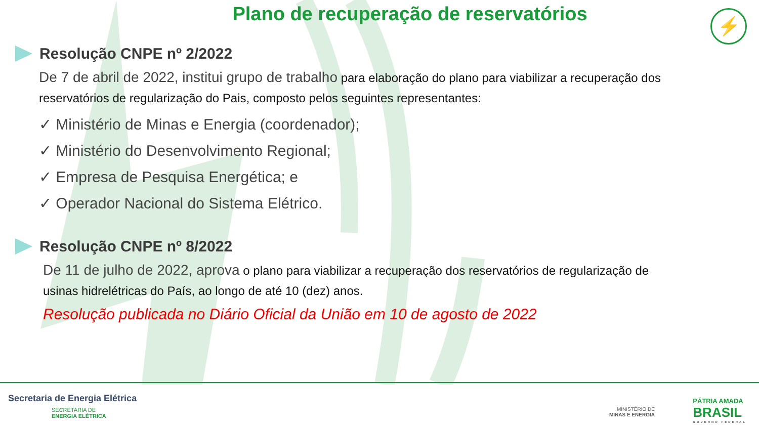Plano de recuperação de reservatórios
⚡
Resolução CNPE nº 2/2022
De 7 de abril de 2022, institui grupo de trabalho para elaboração do plano para viabilizar a recuperação dos reservatórios de regularização do Pais, composto pelos seguintes representantes:
✓ Ministério de Minas e Energia (coordenador);
✓ Ministério do Desenvolvimento Regional;
✓ Empresa de Pesquisa Energética; e
✓ Operador Nacional do Sistema Elétrico.
Resolução CNPE nº 8/2022
De 11 de julho de 2022, aprova o plano para viabilizar a recuperação dos reservatórios de regularização de usinas hidrelétricas do País, ao longo de até 10 (dez) anos.
Resolução publicada no Diário Oficial da União em 10 de agosto de 2022
Secretaria de Energia Elétrica
SECRETARIA DE
ENERGIA ELÉTRICA
MINISTÉRIO DE
MINAS E ENERGIA
PÁTRIA AMADA
BRASIL
GOVERNO FEDERAL